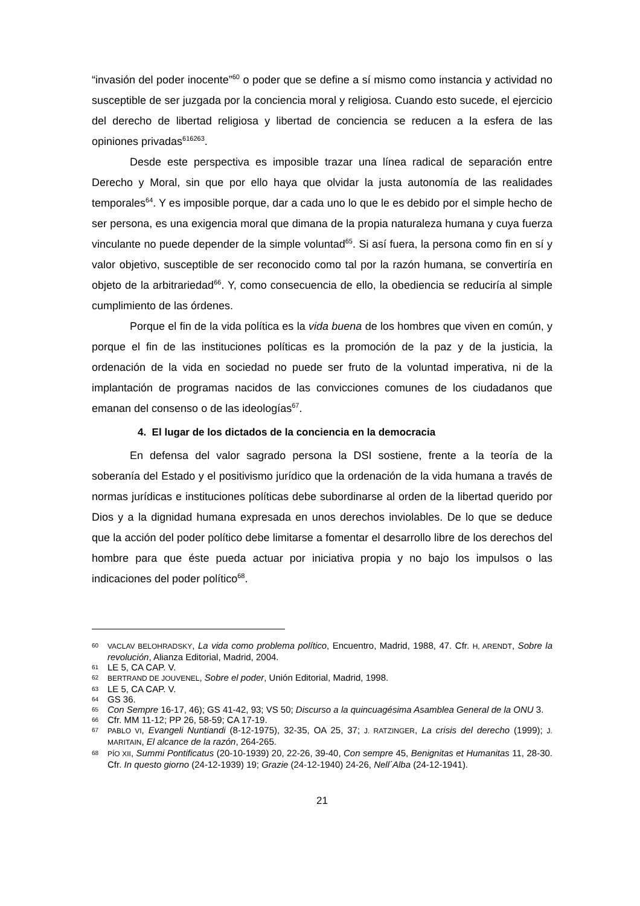“invasión del poder inocente”<sup>60</sup> o poder que se define a sí mismo como instancia y actividad no susceptible de ser juzgada por la conciencia moral y religiosa. Cuando esto sucede, el ejercicio del derecho de libertad religiosa y libertad de conciencia se reducen a la esfera de las opiniones privadas<sup>616263</sup>.
Desde este perspectiva es imposible trazar una línea radical de separación entre Derecho y Moral, sin que por ello haya que olvidar la justa autonomía de las realidades temporales<sup>64</sup>. Y es imposible porque, dar a cada uno lo que le es debido por el simple hecho de ser persona, es una exigencia moral que dimana de la propia naturaleza humana y cuya fuerza vinculante no puede depender de la simple voluntad<sup>65</sup>. Si así fuera, la persona como fin en sí y valor objetivo, susceptible de ser reconocido como tal por la razón humana, se convertiría en objeto de la arbitrariedad<sup>66</sup>. Y, como consecuencia de ello, la obediencia se reduciría al simple cumplimiento de las órdenes.
Porque el fin de la vida política es la vida buena de los hombres que viven en común, y porque el fin de las instituciones políticas es la promoción de la paz y de la justicia, la ordenación de la vida en sociedad no puede ser fruto de la voluntad imperativa, ni de la implantación de programas nacidos de las convicciones comunes de los ciudadanos que emanan del consenso o de las ideologías<sup>67</sup>.
4. El lugar de los dictados de la conciencia en la democracia
En defensa del valor sagrado persona la DSI sostiene, frente a la teoría de la soberanía del Estado y el positivismo jurídico que la ordenación de la vida humana a través de normas jurídicas e instituciones políticas debe subordinarse al orden de la libertad querido por Dios y a la dignidad humana expresada en unos derechos inviolables. De lo que se deduce que la acción del poder político debe limitarse a fomentar el desarrollo libre de los derechos del hombre para que éste pueda actuar por iniciativa propia y no bajo los impulsos o las indicaciones del poder político<sup>68</sup>.
60 VACLAV BELOHRADSKY, La vida como problema político, Encuentro, Madrid, 1988, 47. Cfr. H, ARENDT, Sobre la revolución, Alianza Editorial, Madrid, 2004.
61 LE 5, CA CAP. V.
62 BERTRAND DE JOUVENEL, Sobre el poder, Unión Editorial, Madrid, 1998.
63 LE 5, CA CAP. V.
64 GS 36.
65 Con Sempre 16-17, 46); GS 41-42, 93; VS 50; Discurso a la quincuagésima Asamblea General de la ONU 3.
66 Cfr. MM 11-12; PP 26, 58-59; CA 17-19.
67 PABLO VI, Evangeli Nuntiandi (8-12-1975), 32-35, OA 25, 37; J. RATZINGER, La crisis del derecho (1999); J. MARITAIN, El alcance de la razón, 264-265.
68 PÍO XII, Summi Pontificatus (20-10-1939) 20, 22-26, 39-40, Con sempre 45, Benignitas et Humanitas 11, 28-30. Cfr. In questo giorno (24-12-1939) 19; Grazie (24-12-1940) 24-26, Nell´Alba (24-12-1941).
21